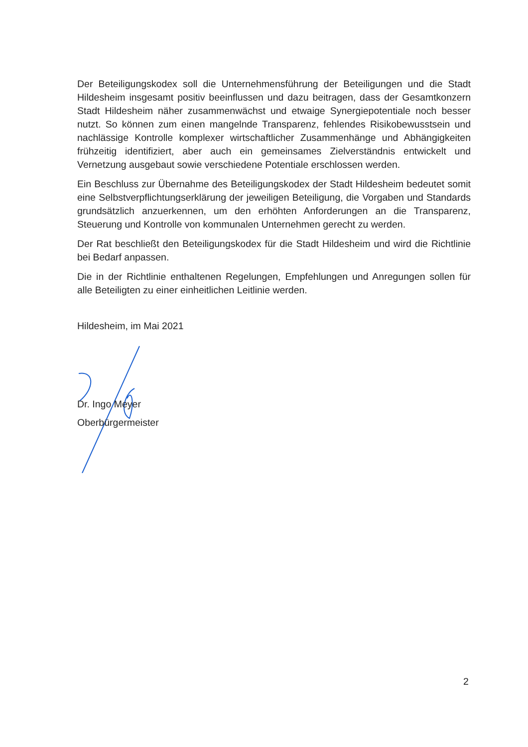Der Beteiligungskodex soll die Unternehmensführung der Beteiligungen und die Stadt Hildesheim insgesamt positiv beeinflussen und dazu beitragen, dass der Gesamtkonzern Stadt Hildesheim näher zusammenwächst und etwaige Synergiepotentiale noch besser nutzt. So können zum einen mangelnde Transparenz, fehlendes Risikobewusstsein und nachlässige Kontrolle komplexer wirtschaftlicher Zusammenhänge und Abhängigkeiten frühzeitig identifiziert, aber auch ein gemeinsames Zielverständnis entwickelt und Vernetzung ausgebaut sowie verschiedene Potentiale erschlossen werden.
Ein Beschluss zur Übernahme des Beteiligungskodex der Stadt Hildesheim bedeutet somit eine Selbstverpflichtungserklärung der jeweiligen Beteiligung, die Vorgaben und Standards grundsätzlich anzuerkennen, um den erhöhten Anforderungen an die Transparenz, Steuerung und Kontrolle von kommunalen Unternehmen gerecht zu werden.
Der Rat beschließt den Beteiligungskodex für die Stadt Hildesheim und wird die Richtlinie bei Bedarf anpassen.
Die in der Richtlinie enthaltenen Regelungen, Empfehlungen und Anregungen sollen für alle Beteiligten zu einer einheitlichen Leitlinie werden.
Hildesheim, im Mai 2021
Dr. Ingo Meyer
Oberbürgermeister
2